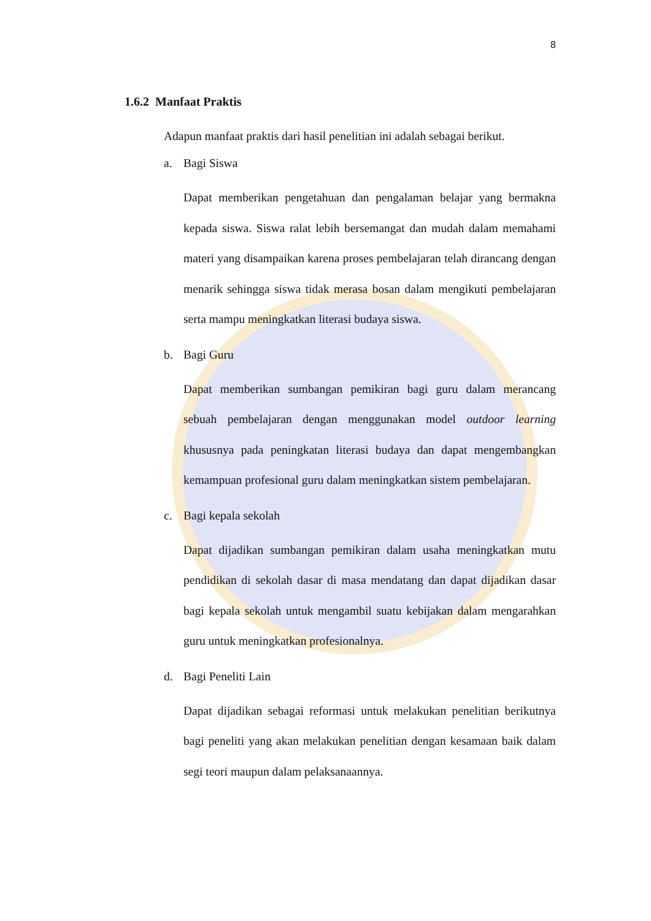8
1.6.2 Manfaat Praktis
Adapun manfaat praktis dari hasil penelitian ini adalah sebagai berikut.
a. Bagi Siswa
Dapat memberikan pengetahuan dan pengalaman belajar yang bermakna kepada siswa. Siswa ralat lebih bersemangat dan mudah dalam memahami materi yang disampaikan karena proses pembelajaran telah dirancang dengan menarik sehingga siswa tidak merasa bosan dalam mengikuti pembelajaran serta mampu meningkatkan literasi budaya siswa.
b. Bagi Guru
Dapat memberikan sumbangan pemikiran bagi guru dalam merancang sebuah pembelajaran dengan menggunakan model outdoor learning khususnya pada peningkatan literasi budaya dan dapat mengembangkan kemampuan profesional guru dalam meningkatkan sistem pembelajaran.
c. Bagi kepala sekolah
Dapat dijadikan sumbangan pemikiran dalam usaha meningkatkan mutu pendidikan di sekolah dasar di masa mendatang dan dapat dijadikan dasar bagi kepala sekolah untuk mengambil suatu kebijakan dalam mengarahkan guru untuk meningkatkan profesionalnya.
d. Bagi Peneliti Lain
Dapat dijadikan sebagai reformasi untuk melakukan penelitian berikutnya bagi peneliti yang akan melakukan penelitian dengan kesamaan baik dalam segi teori maupun dalam pelaksanaannya.